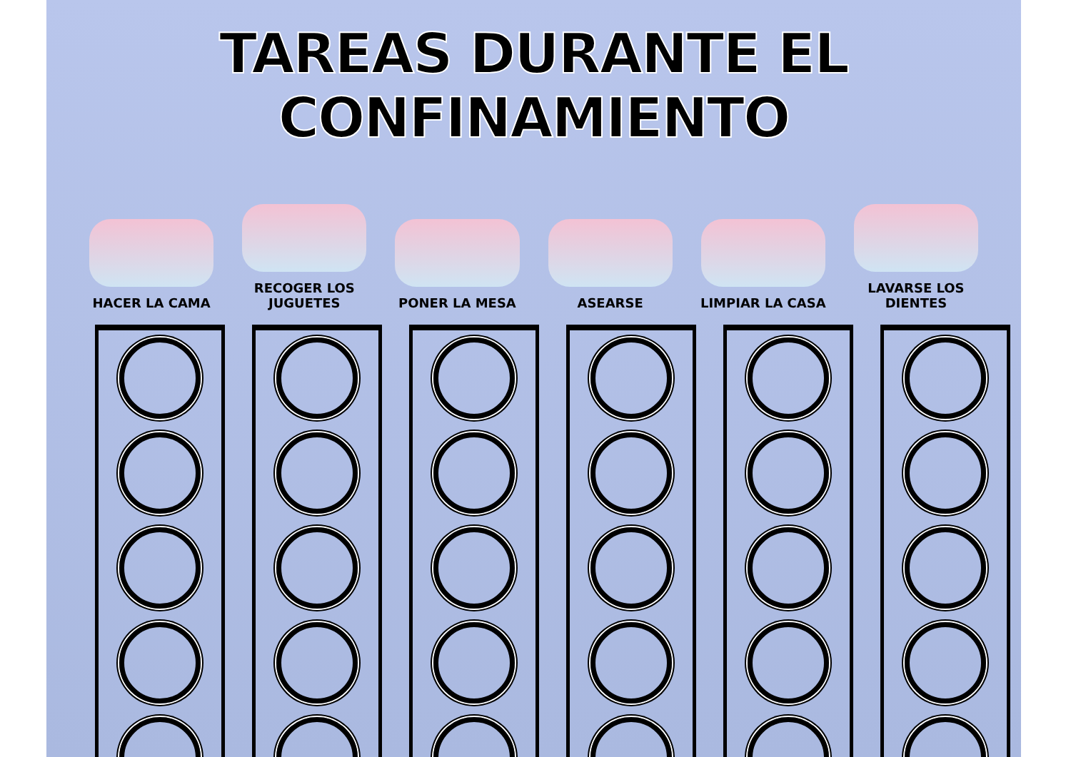TAREAS DURANTE EL CONFINAMIENTO
HACER LA CAMA RECOGER LOS JUGUETES PONER LA MESA ASEARSE LIMPIAR LA CASA LAVARSE LOS DIENTES